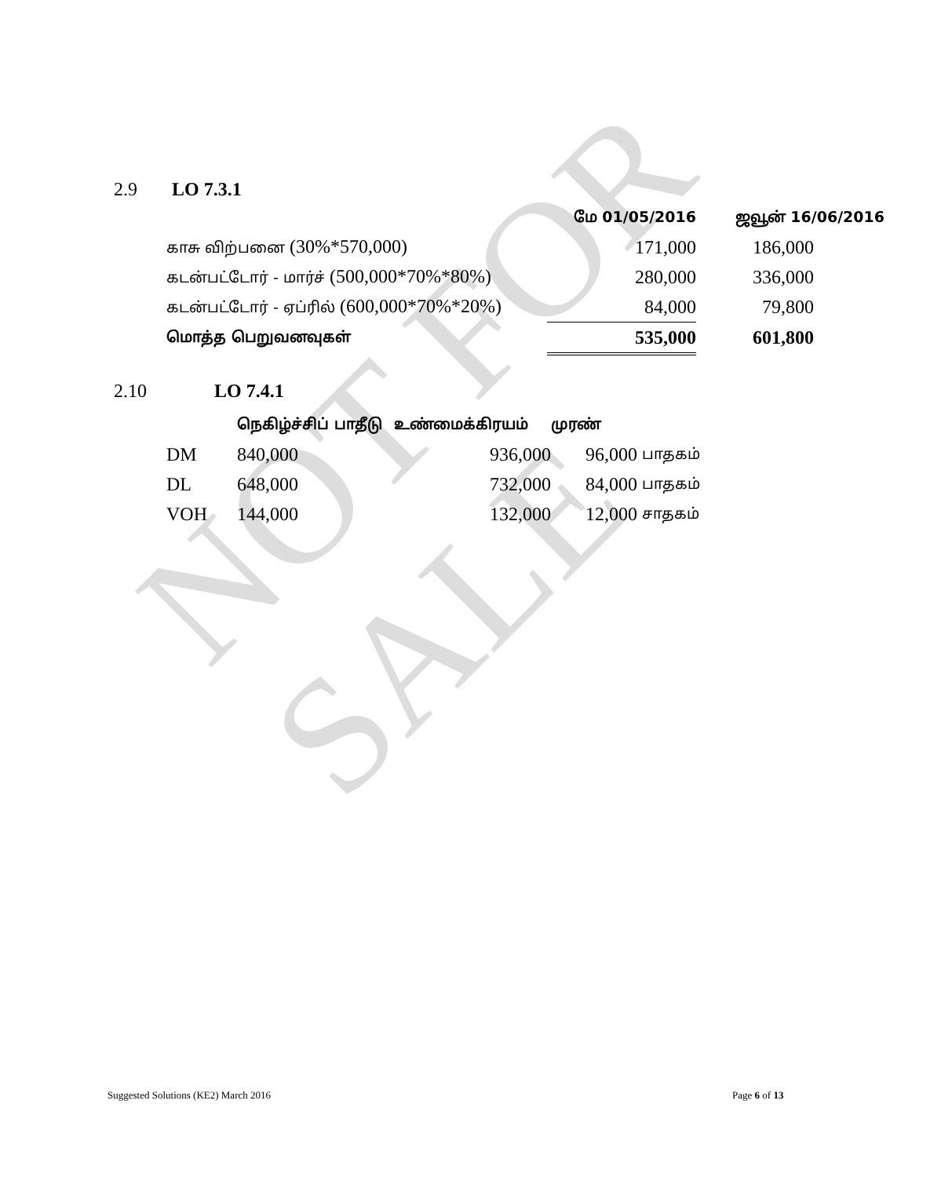NOT FOR SALE
2.9 LO 7.3.1
| | மே 01/05/2016 | ஜவூன் 16/06/2016 |
| --- | --- | --- |
| காசு விற்பனை (30%*570,000) | 171,000 | 186,000 |
| கடன்பட்டோர் - மார்ச் (500,000*70%*80%) | 280,000 | 336,000 |
| கடன்பட்டோர் - ஏப்ரில் (600,000*70%*20%) | 84,000 | 79,800 |
| மொத்த பெறுவனவுகள் | 535,000 | 601,800 |
2.10 LO 7.4.1
| | நெகிழ்ச்சிப் பாதீடு | உண்மைக்கிரயம் | முரண் | |
| --- | --- | --- | --- | --- |
| DM | 840,000 | 936,000 | 96,000 | பாதகம் |
| DL | 648,000 | 732,000 | 84,000 | பாதகம் |
| VOH | 144,000 | 132,000 | 12,000 | சாதகம் |
Suggested Solutions (KE2) March 2016
Page 6 of 13